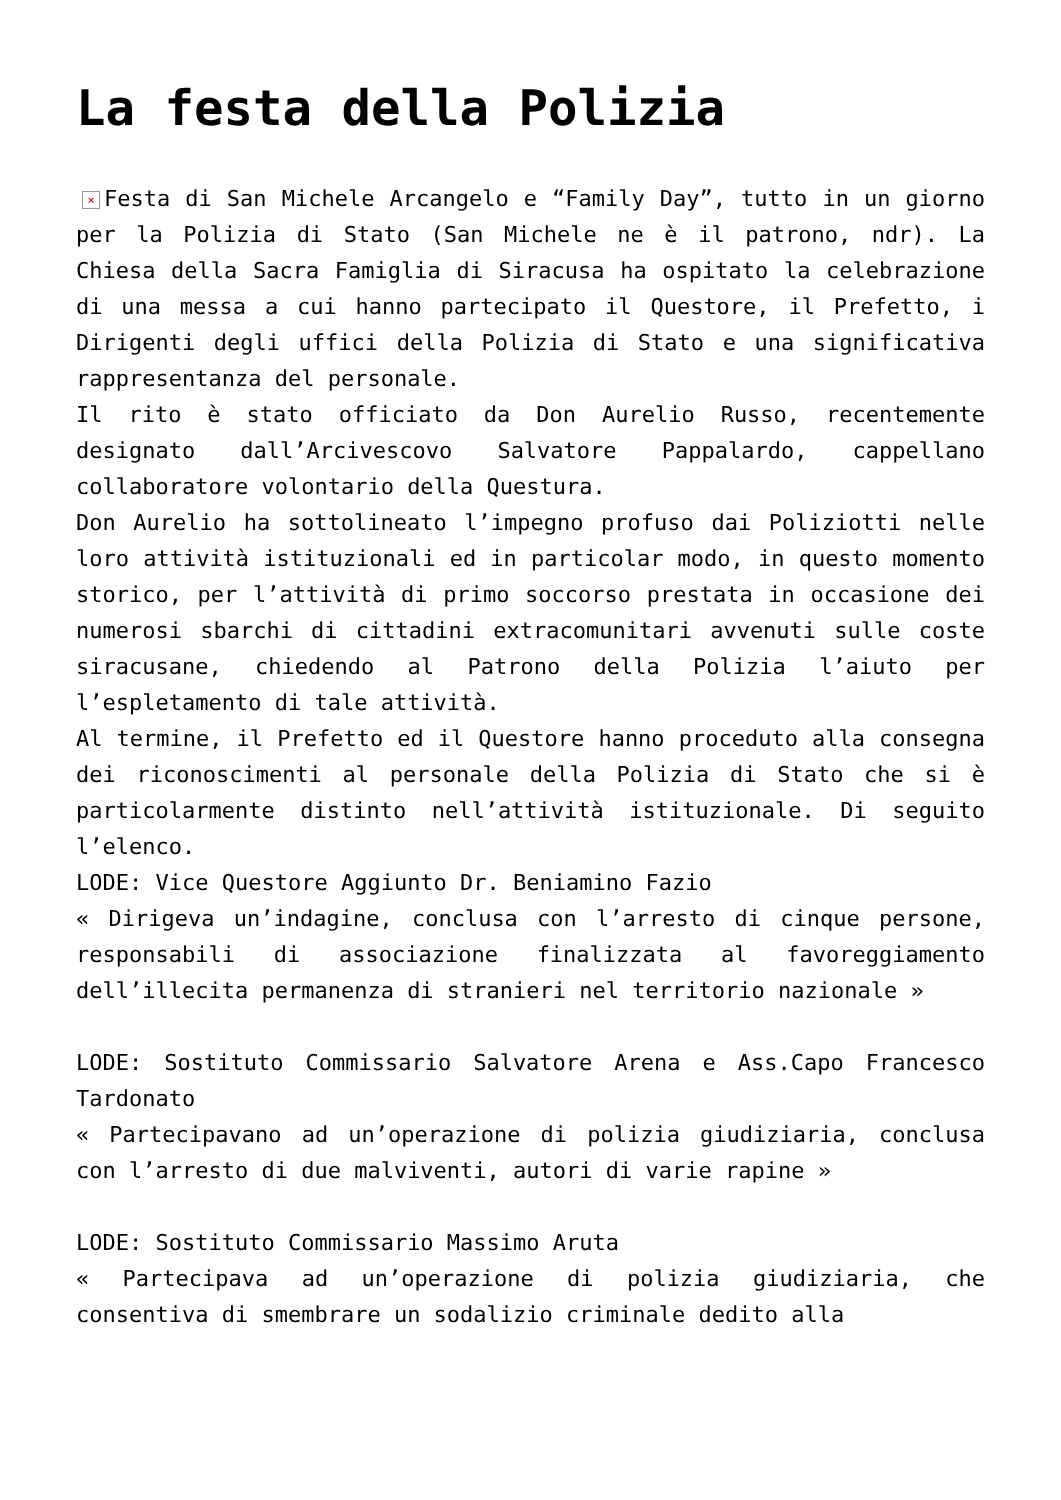La festa della Polizia
× Festa di San Michele Arcangelo e “Family Day”, tutto in un giorno per la Polizia di Stato (San Michele ne è il patrono, ndr). La Chiesa della Sacra Famiglia di Siracusa ha ospitato la celebrazione di una messa a cui hanno partecipato il Questore, il Prefetto, i Dirigenti degli uffici della Polizia di Stato e una significativa rappresentanza del personale.
Il rito è stato officiato da Don Aurelio Russo, recentemente designato dall’Arcivescovo Salvatore Pappalardo, cappellano collaboratore volontario della Questura.
Don Aurelio ha sottolineato l’impegno profuso dai Poliziotti nelle loro attività istituzionali ed in particolar modo, in questo momento storico, per l’attività di primo soccorso prestata in occasione dei numerosi sbarchi di cittadini extracomunitari avvenuti sulle coste siracusane, chiedendo al Patrono della Polizia l’aiuto per l’espletamento di tale attività.
Al termine, il Prefetto ed il Questore hanno proceduto alla consegna dei riconoscimenti al personale della Polizia di Stato che si è particolarmente distinto nell’attività istituzionale. Di seguito l’elenco.
LODE: Vice Questore Aggiunto Dr. Beniamino Fazio
« Dirigeva un’indagine, conclusa con l’arresto di cinque persone, responsabili di associazione finalizzata al favoreggiamento dell’illecita permanenza di stranieri nel territorio nazionale »
LODE: Sostituto Commissario Salvatore Arena e Ass.Capo Francesco Tardonato
« Partecipavano ad un’operazione di polizia giudiziaria, conclusa con l’arresto di due malviventi, autori di varie rapine »
LODE: Sostituto Commissario Massimo Aruta
« Partecipava ad un’operazione di polizia giudiziaria, che consentiva di smembrare un sodalizio criminale dedito alla